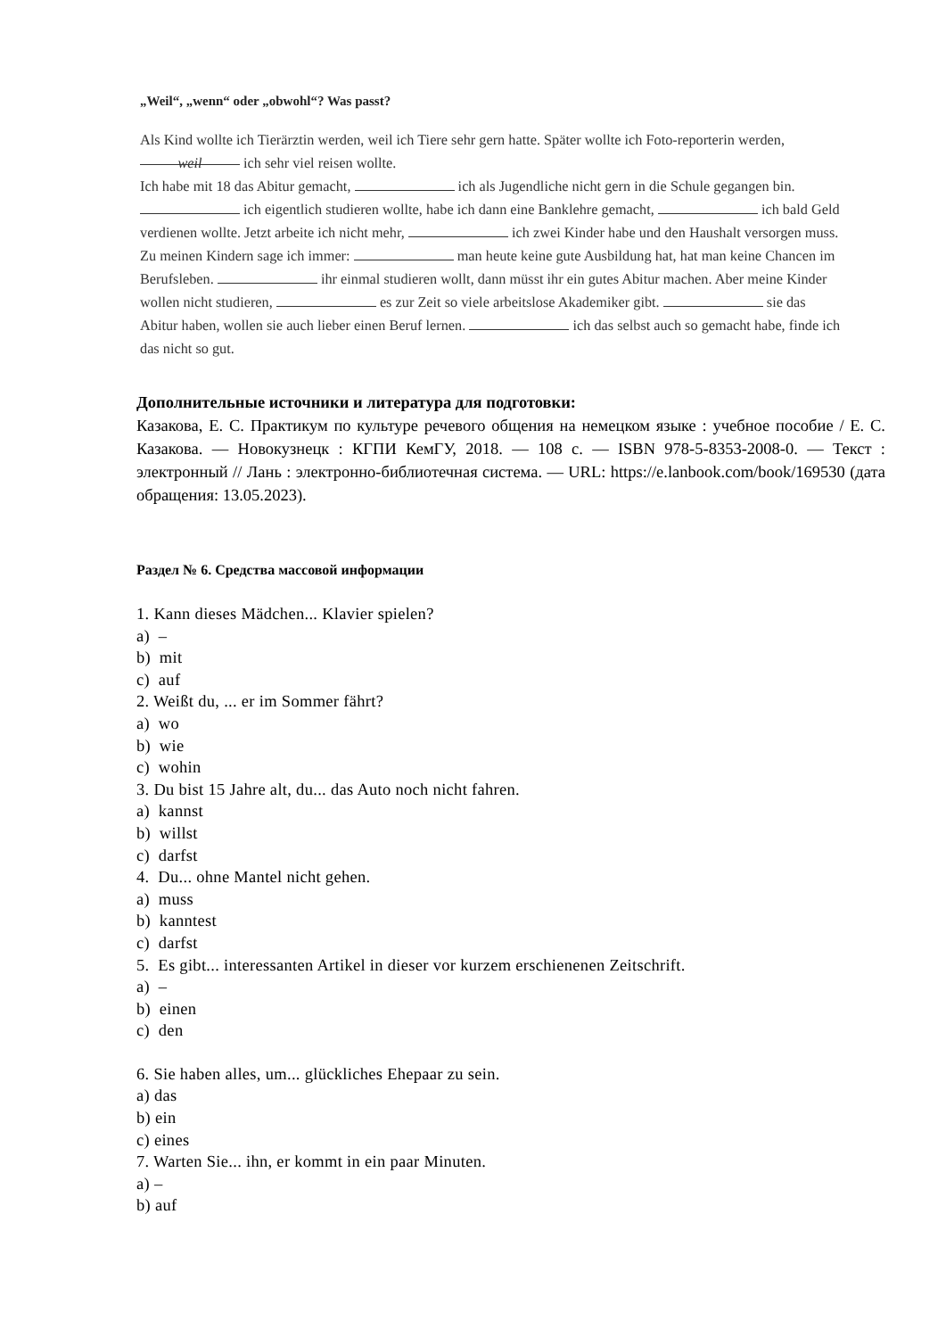„Weil“, „wenn“ oder „obwohl“? Was passt?
Als Kind wollte ich Tierärztin werden, weil ich Tiere sehr gern hatte. Später wollte ich Foto-reporterin werden, weil ich sehr viel reisen wollte.
Ich habe mit 18 das Abitur gemacht, ich als Jugendliche nicht gern in die Schule gegangen bin. ich eigentlich studieren wollte, habe ich dann eine Banklehre gemacht, ich bald Geld verdienen wollte. Jetzt arbeite ich nicht mehr, ich zwei Kinder habe und den Haushalt versorgen muss.
Zu meinen Kindern sage ich immer: man heute keine gute Ausbildung hat, hat man keine Chancen im Berufsleben. ihr einmal studieren wollt, dann müsst ihr ein gutes Abitur machen. Aber meine Kinder wollen nicht studieren, es zur Zeit so viele arbeitslose Akademiker gibt. sie das Abitur haben, wollen sie auch lieber einen Beruf lernen. ich das selbst auch so gemacht habe, finde ich das nicht so gut.
Дополнительные источники и литература для подготовки:
Казакова, Е. С. Практикум по культуре речевого общения на немецком языке : учебное пособие / Е. С. Казакова. — Новокузнецк : КГПИ КемГУ, 2018. — 108 с. — ISBN 978-5-8353-2008-0. — Текст : электронный // Лань : электронно-библиотечная система. — URL: https://e.lanbook.com/book/169530 (дата обращения: 13.05.2023).
Раздел № 6. Средства массовой информации
1. Kann dieses Mädchen... Klavier spielen?
a) –
b) mit
c) auf
2. Weißt du, ... er im Sommer fährt?
a) wo
b) wie
c) wohin
3. Du bist 15 Jahre alt, du... das Auto noch nicht fahren.
a) kannst
b) willst
c) darfst
4. Du... ohne Mantel nicht gehen.
a) muss
b) kanntest
c) darfst
5. Es gibt... interessanten Artikel in dieser vor kurzem erschienenen Zeitschrift.
a) –
b) einen
c) den
6. Sie haben alles, um... glückliches Ehepaar zu sein.
a) das
b) ein
c) eines
7. Warten Sie... ihn, er kommt in ein paar Minuten.
a) –
b) auf